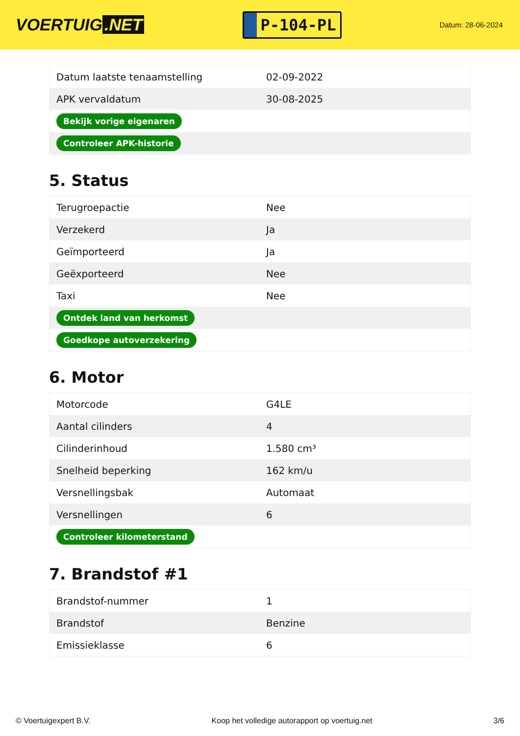VOERTUIG.NET
P-104-PL
Datum: 28-06-2024
| Datum laatste tenaamstelling | 02-09-2022 |
| APK vervaldatum | 30-08-2025 |
| Bekijk vorige eigenaren | |
| Controleer APK-historie | |
5. Status
| Terugroepactie | Nee |
| Verzekerd | Ja |
| Geïmporteerd | Ja |
| Geëxporteerd | Nee |
| Taxi | Nee |
| Ontdek land van herkomst | |
| Goedkope autoverzekering | |
6. Motor
| Motorcode | G4LE |
| Aantal cilinders | 4 |
| Cilinderinhoud | 1.580 cm³ |
| Snelheid beperking | 162 km/u |
| Versnellingsbak | Automaat |
| Versnellingen | 6 |
| Controleer kilometerstand | |
7. Brandstof #1
| Brandstof-nummer | 1 |
| Brandstof | Benzine |
| Emissieklasse | 6 |
© Voertuigexpert B.V. Koop het volledige autorapport op voertuig.net 3/6